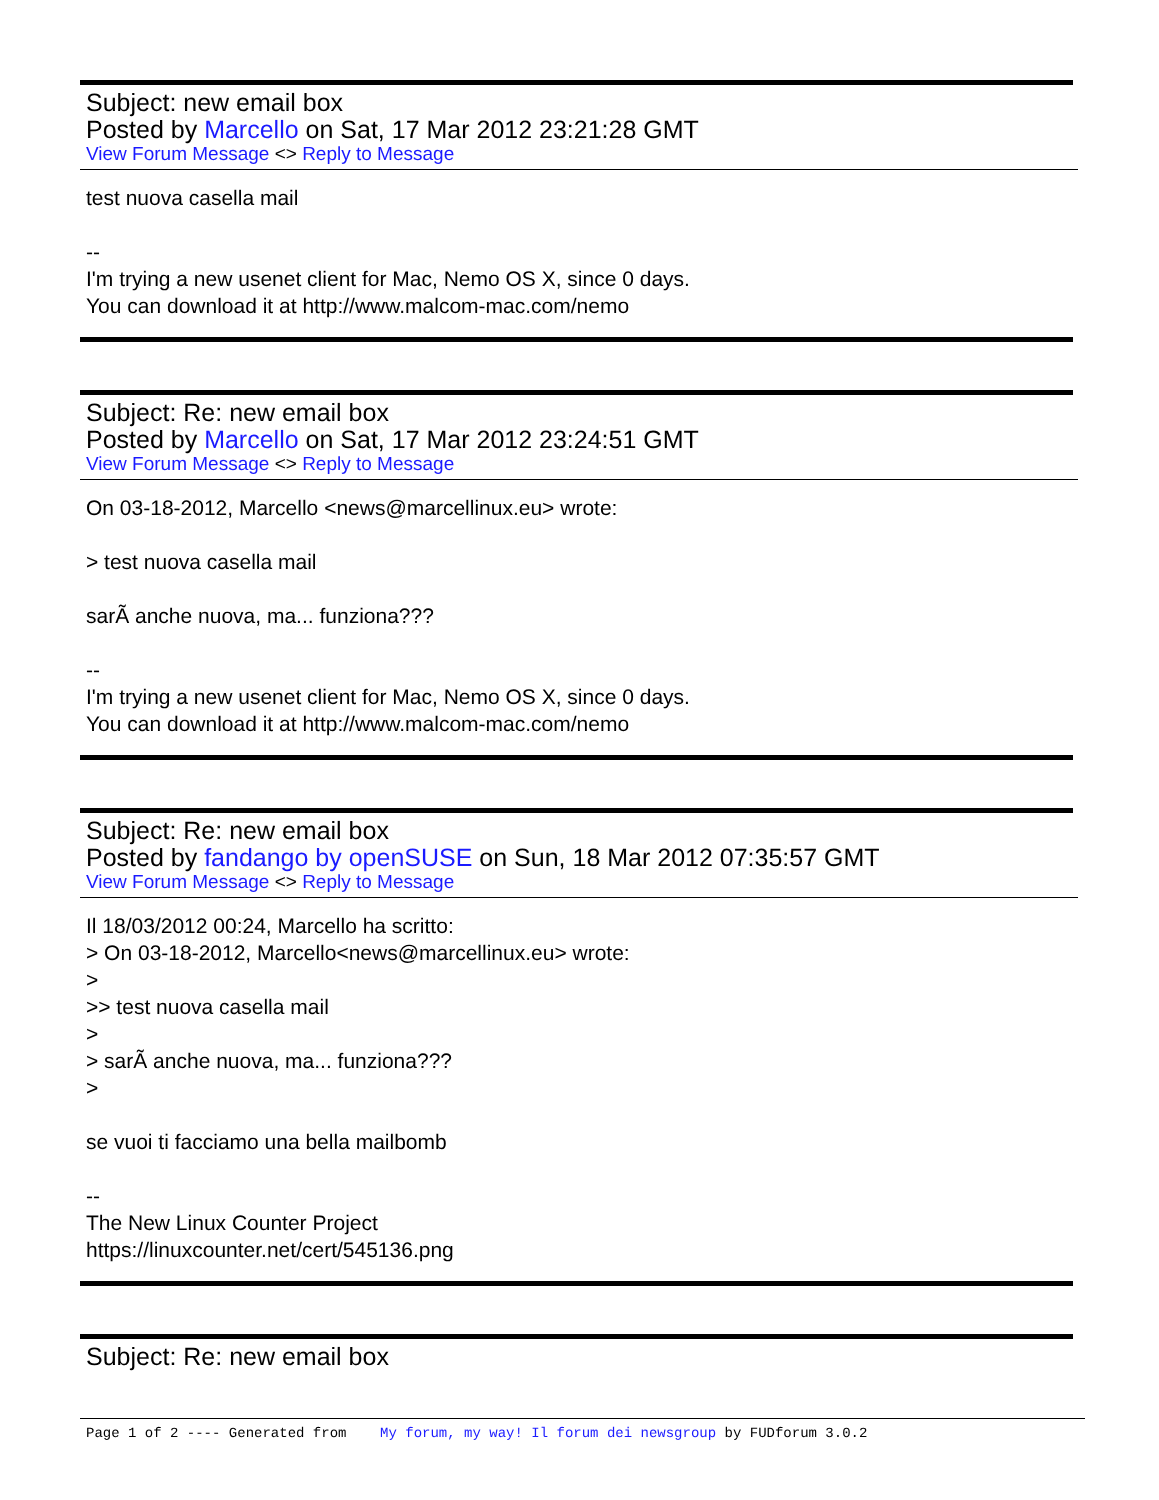Subject: new email box
Posted by Marcello on Sat, 17 Mar 2012 23:21:28 GMT
View Forum Message <> Reply to Message
test nuova casella mail -- I'm trying a new usenet client for Mac, Nemo OS X, since 0 days. You can download it at http://www.malcom-mac.com/nemo
Subject: Re: new email box
Posted by Marcello on Sat, 17 Mar 2012 23:24:51 GMT
View Forum Message <> Reply to Message
On 03-18-2012, Marcello <news@marcellinux.eu> wrote: > test nuova casella mail sarÃ anche nuova, ma... funziona??? -- I'm trying a new usenet client for Mac, Nemo OS X, since 0 days. You can download it at http://www.malcom-mac.com/nemo
Subject: Re: new email box
Posted by fandango by openSUSE on Sun, 18 Mar 2012 07:35:57 GMT
View Forum Message <> Reply to Message
Il 18/03/2012 00:24, Marcello ha scritto: > On 03-18-2012, Marcello<news@marcellinux.eu> wrote: > >> test nuova casella mail > > sarÃ anche nuova, ma... funziona??? > se vuoi ti facciamo una bella mailbomb -- The New Linux Counter Project https://linuxcounter.net/cert/545136.png
Subject: Re: new email box
Page 1 of 2 ---- Generated from My forum, my way! Il forum dei newsgroup by FUDforum 3.0.2